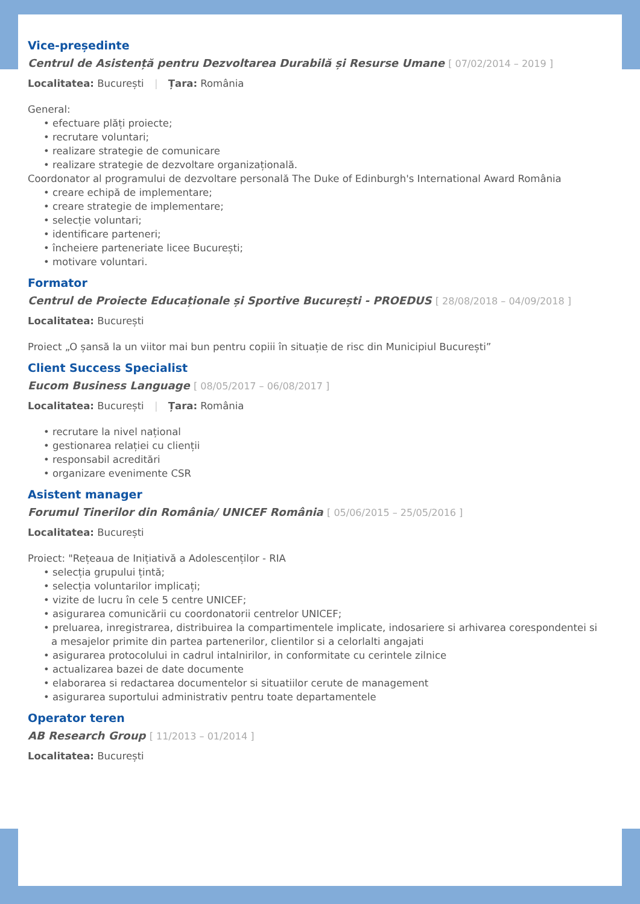Vice-președinte
Centrul de Asistență pentru Dezvoltarea Durabilă și Resurse Umane [ 07/02/2014 – 2019 ]
Localitatea: București | Țara: România
General:
• efectuare plăți proiecte;
• recrutare voluntari;
• realizare strategie de comunicare
• realizare strategie de dezvoltare organizațională.
Coordonator al programului de dezvoltare personală The Duke of Edinburgh's International Award România
• creare echipă de implementare;
• creare strategie de implementare;
• selecție voluntari;
• identificare parteneri;
• încheiere parteneriate licee București;
• motivare voluntari.
Formator
Centrul de Proiecte Educaționale și Sportive București - PROEDUS [ 28/08/2018 – 04/09/2018 ]
Localitatea: București
Proiect „O șansă la un viitor mai bun pentru copiii în situație de risc din Municipiul București”
Client Success Specialist
Eucom Business Language [ 08/05/2017 – 06/08/2017 ]
Localitatea: București | Țara: România
• recrutare la nivel național
• gestionarea relației cu clienții
• responsabil acreditări
• organizare evenimente CSR
Asistent manager
Forumul Tinerilor din România/ UNICEF România [ 05/06/2015 – 25/05/2016 ]
Localitatea: București
Proiect: "Rețeaua de Inițiativă a Adolescenților - RIA
• selecția grupului țintă;
• selecția voluntarilor implicați;
• vizite de lucru în cele 5 centre UNICEF;
• asigurarea comunicării cu coordonatorii centrelor UNICEF;
• preluarea, inregistrarea, distribuirea la compartimentele implicate, indosariere si arhivarea corespondentei si a mesajelor primite din partea partenerilor, clientilor si a celorlalti angajati
• asigurarea protocolului in cadrul intalnirilor, in conformitate cu cerintele zilnice
• actualizarea bazei de date documente
• elaborarea si redactarea documentelor si situatiilor cerute de management
• asigurarea suportului administrativ pentru toate departamentele
Operator teren
AB Research Group [ 11/2013 – 01/2014 ]
Localitatea: București